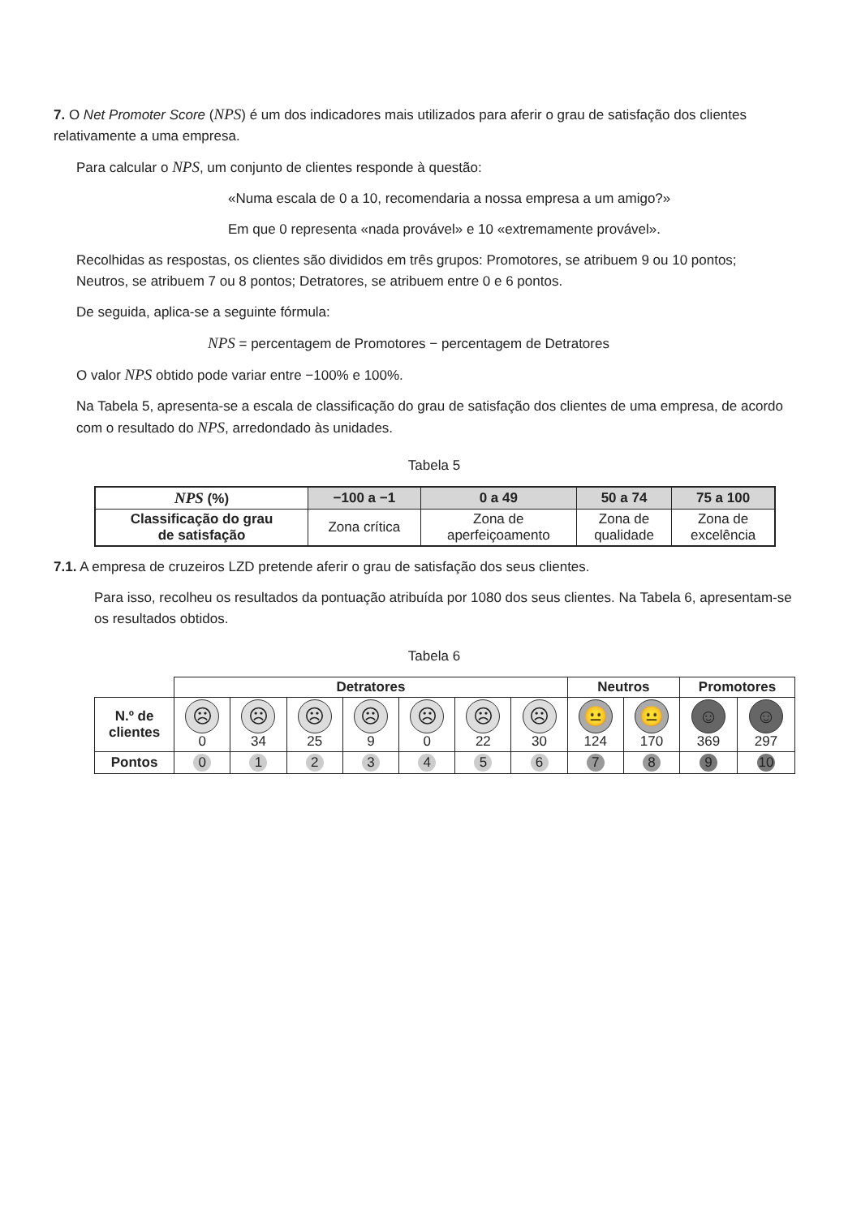7. O Net Promoter Score (NPS) é um dos indicadores mais utilizados para aferir o grau de satisfação dos clientes relativamente a uma empresa.
Para calcular o NPS, um conjunto de clientes responde à questão:
«Numa escala de 0 a 10, recomendaria a nossa empresa a um amigo?»
Em que 0 representa «nada provável» e 10 «extremamente provável».
Recolhidas as respostas, os clientes são divididos em três grupos: Promotores, se atribuem 9 ou 10 pontos; Neutros, se atribuem 7 ou 8 pontos; Detratores, se atribuem entre 0 e 6 pontos.
De seguida, aplica-se a seguinte fórmula:
NPS = percentagem de Promotores − percentagem de Detratores
O valor NPS obtido pode variar entre −100% e 100%.
Na Tabela 5, apresenta-se a escala de classificação do grau de satisfação dos clientes de uma empresa, de acordo com o resultado do NPS, arredondado às unidades.
Tabela 5
| NPS (%) | −100 a −1 | 0 a 49 | 50 a 74 | 75 a 100 |
| --- | --- | --- | --- | --- |
| Classificação do grau de satisfação | Zona crítica | Zona de aperfeiçoamento | Zona de qualidade | Zona de excelência |
7.1. A empresa de cruzeiros LZD pretende aferir o grau de satisfação dos seus clientes.
Para isso, recolheu os resultados da pontuação atribuída por 1080 dos seus clientes. Na Tabela 6, apresentam-se os resultados obtidos.
Tabela 6
| | Detratores | | | | | | | Neutros | | Promotores | |
| N.º de clientes | ☹ 0 | ☹ 34 | ☹ 25 | ☹ 9 | ☹ 0 | ☹ 22 | ☹ 30 | 😐 124 | 😐 170 | ☺ 369 | ☺ 297 |
| Pontos | 0 | 1 | 2 | 3 | 4 | 5 | 6 | 7 | 8 | 9 | 10 |